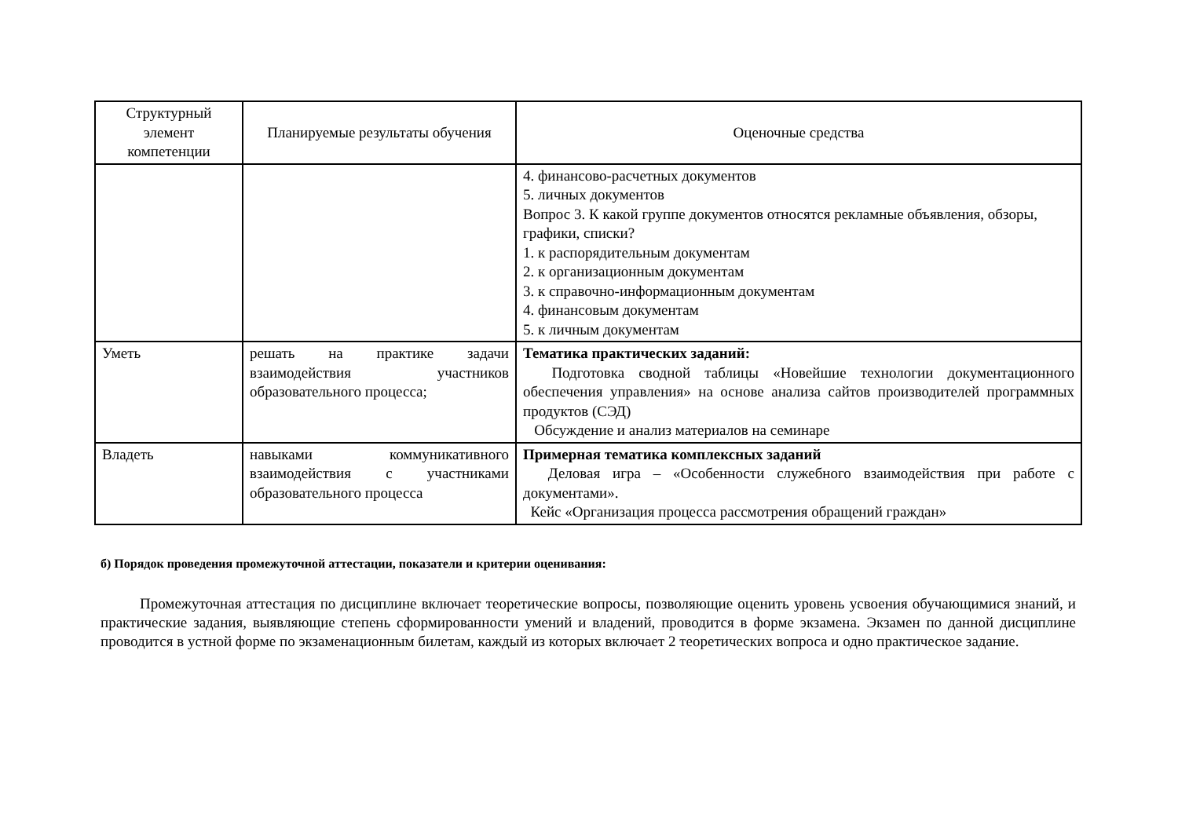| Структурный элемент компетенции | Планируемые результаты обучения | Оценочные средства |
| --- | --- | --- |
| | | 4. финансово-расчетных документов 5. личных документов Вопрос 3. К какой группе документов относятся рекламные объявления, обзоры, графики, списки? 1. к распорядительным документам 2. к организационным документам 3. к справочно-информационным документам 4. финансовым документам 5. к личным документам |
| Уметь | решать на практике задачи взаимодействия участников образовательного процесса; | Тематика практических заданий: Подготовка сводной таблицы «Новейшие технологии документационного обеспечения управления» на основе анализа сайтов производителей программных продуктов (СЭД) Обсуждение и анализ материалов на семинаре |
| Владеть | навыками коммуникативного взаимодействия с участниками образовательного процесса | Примерная тематика комплексных заданий Деловая игра – «Особенности служебного взаимодействия при работе с документами». Кейс «Организация процесса рассмотрения обращений граждан» |
б) Порядок проведения промежуточной аттестации, показатели и критерии оценивания:
Промежуточная аттестация по дисциплине включает теоретические вопросы, позволяющие оценить уровень усвоения обучающимися знаний, и практические задания, выявляющие степень сформированности умений и владений, проводится в форме экзамена. Экзамен по данной дисциплине проводится в устной форме по экзаменационным билетам, каждый из которых включает 2 теоретических вопроса и одно практическое задание.